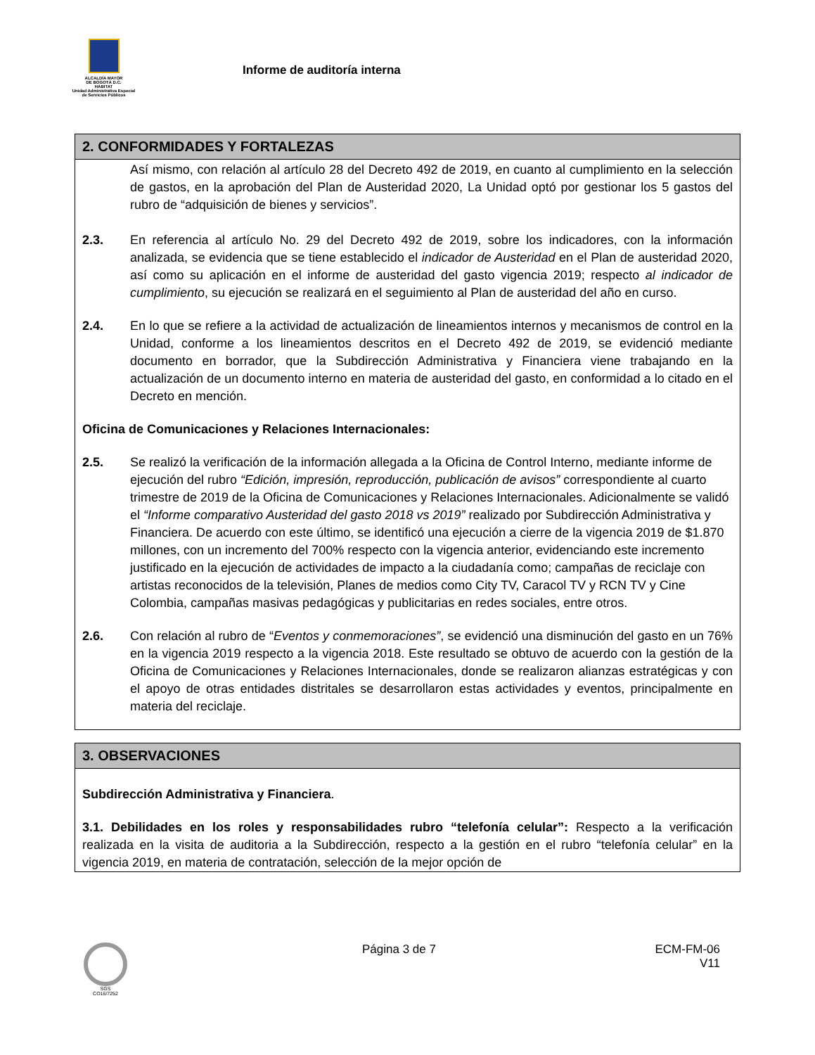ALCALDÍA MAYOR
DE BOGOTÁ D.C.
HÁBITAT
Unidad Administrativa Especial de Servicios Públicos
Informe de auditoría interna
2. CONFORMIDADES Y FORTALEZAS
Así mismo, con relación al artículo 28 del Decreto 492 de 2019, en cuanto al cumplimiento en la selección de gastos, en la aprobación del Plan de Austeridad 2020, La Unidad optó por gestionar los 5 gastos del rubro de “adquisición de bienes y servicios”.
2.3. En referencia al artículo No. 29 del Decreto 492 de 2019, sobre los indicadores, con la información analizada, se evidencia que se tiene establecido el indicador de Austeridad en el Plan de austeridad 2020, así como su aplicación en el informe de austeridad del gasto vigencia 2019; respecto al indicador de cumplimiento, su ejecución se realizará en el seguimiento al Plan de austeridad del año en curso.
2.4. En lo que se refiere a la actividad de actualización de lineamientos internos y mecanismos de control en la Unidad, conforme a los lineamientos descritos en el Decreto 492 de 2019, se evidenció mediante documento en borrador, que la Subdirección Administrativa y Financiera viene trabajando en la actualización de un documento interno en materia de austeridad del gasto, en conformidad a lo citado en el Decreto en mención.
Oficina de Comunicaciones y Relaciones Internacionales:
2.5. Se realizó la verificación de la información allegada a la Oficina de Control Interno, mediante informe de ejecución del rubro “Edición, impresión, reproducción, publicación de avisos” correspondiente al cuarto trimestre de 2019 de la Oficina de Comunicaciones y Relaciones Internacionales. Adicionalmente se validó el “Informe comparativo Austeridad del gasto 2018 vs 2019” realizado por Subdirección Administrativa y Financiera. De acuerdo con este último, se identificó una ejecución a cierre de la vigencia 2019 de $1.870 millones, con un incremento del 700% respecto con la vigencia anterior, evidenciando este incremento justificado en la ejecución de actividades de impacto a la ciudadanía como; campañas de reciclaje con artistas reconocidos de la televisión, Planes de medios como City TV, Caracol TV y RCN TV y Cine Colombia, campañas masivas pedagógicas y publicitarias en redes sociales, entre otros.
2.6. Con relación al rubro de “Eventos y conmemoraciones”, se evidenció una disminución del gasto en un 76% en la vigencia 2019 respecto a la vigencia 2018. Este resultado se obtuvo de acuerdo con la gestión de la Oficina de Comunicaciones y Relaciones Internacionales, donde se realizaron alianzas estratégicas y con el apoyo de otras entidades distritales se desarrollaron estas actividades y eventos, principalmente en materia del reciclaje.
3. OBSERVACIONES
Subdirección Administrativa y Financiera.
3.1. Debilidades en los roles y responsabilidades rubro “telefonía celular”: Respecto a la verificación realizada en la visita de auditoria a la Subdirección, respecto a la gestión en el rubro “telefonía celular” en la vigencia 2019, en materia de contratación, selección de la mejor opción de
SGS
CO16/7252
Página 3 de 7 ECM-FM-06
V11